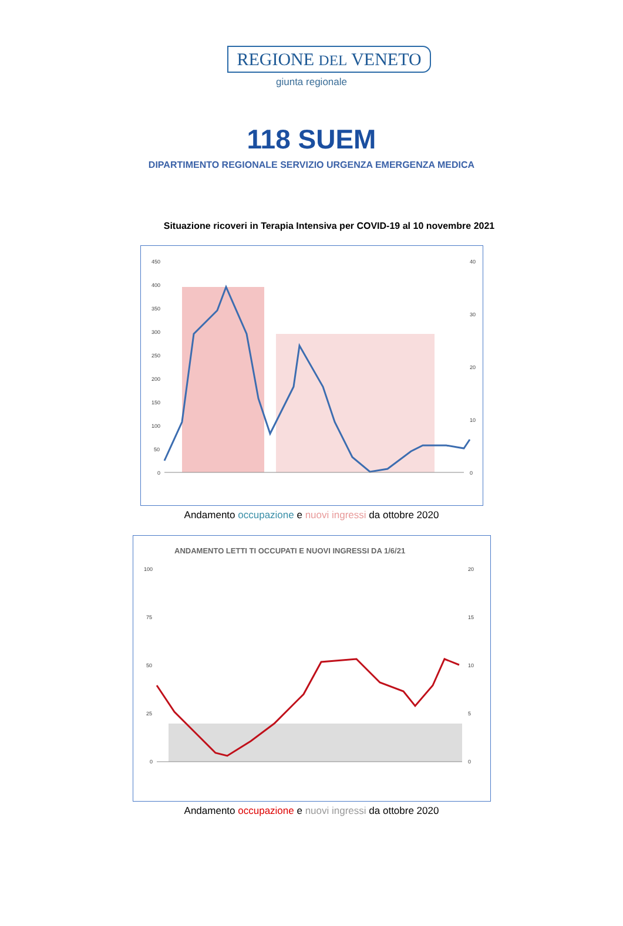REGIONE DEL VENETO
giunta regionale
118 SUEM
DIPARTIMENTO REGIONALE SERVIZIO URGENZA EMERGENZA MEDICA
Situazione ricoveri in Terapia Intensiva per COVID-19 al 10 novembre 2021
450
400
350
300
250
200
150
100
50
0
40
30
20
10
0
Andamento occupazione e nuovi ingressi da ottobre 2020
ANDAMENTO LETTI TI OCCUPATI E NUOVI INGRESSI DA 1/6/21
100
75
50
25
0
20
15
10
5
0
Andamento occupazione e nuovi ingressi da ottobre 2020